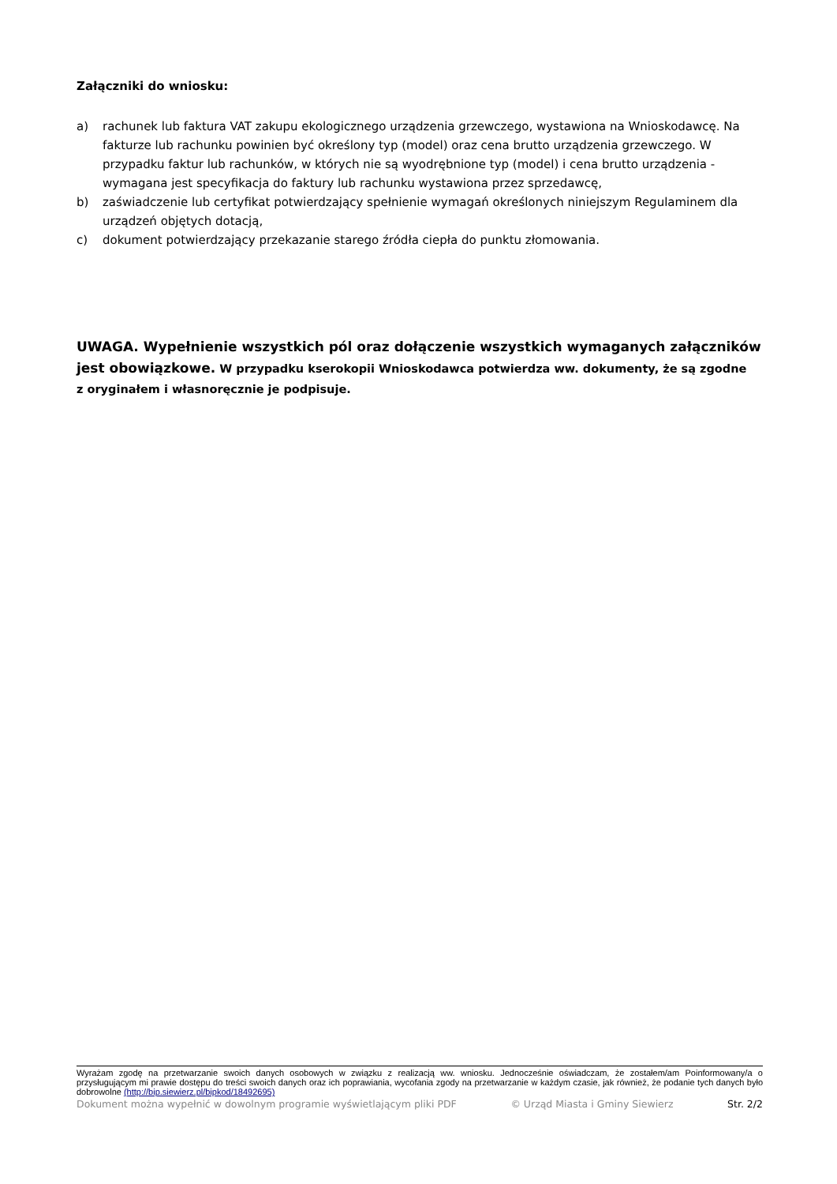Załączniki do wniosku:
a) rachunek lub faktura VAT zakupu ekologicznego urządzenia grzewczego, wystawiona na Wnioskodawcę. Na fakturze lub rachunku powinien być określony typ (model) oraz cena brutto urządzenia grzewczego. W przypadku faktur lub rachunków, w których nie są wyodrębnione typ (model) i cena brutto urządzenia - wymagana jest specyfikacja do faktury lub rachunku wystawiona przez sprzedawcę,
b) zaświadczenie lub certyfikat potwierdzający spełnienie wymagań określonych niniejszym Regulaminem dla urządzeń objętych dotacją,
c) dokument potwierdzający przekazanie starego źródła ciepła do punktu złomowania.
UWAGA. Wypełnienie wszystkich pól oraz dołączenie wszystkich wymaganych załączników jest obowiązkowe. W przypadku kserokopii Wnioskodawca potwierdza ww. dokumenty, że są zgodne
z oryginałem i własnoręcznie je podpisuje.
Wyrażam zgodę na przetwarzanie swoich danych osobowych w związku z realizacją ww. wniosku. Jednocześnie oświadczam, że zostałem/am Poinformowany/a o przysługującym mi prawie dostępu do treści swoich danych oraz ich poprawiania, wycofania zgody na przetwarzanie w każdym czasie, jak również, że podanie tych danych było dobrowolne (http://bip.siewierz.pl/bipkod/18492695)
Dokument można wypełnić w dowolnym programie wyświetlającym pliki PDF © Urząd Miasta i Gminy Siewierz Str. 2/2